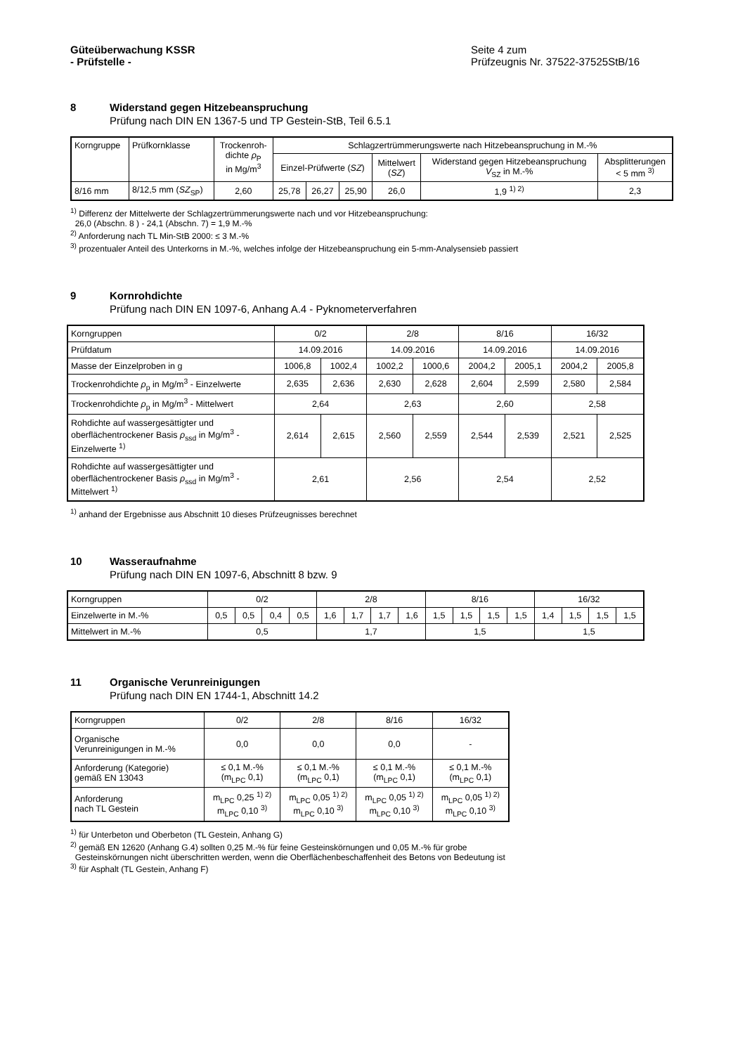Güteüberwachung KSSR
- Prüfstelle -
Seite 4 zum
Prüfzeugnis Nr. 37522-37525StB/16
8 Widerstand gegen Hitzebeanspruchung
Prüfung nach DIN EN 1367-5 und TP Gestein-StB, Teil 6.5.1
| Korngruppe | Prüfkornklasse | Trockenroh- dichte ρ<sub>P</sub> in Mg/m<sup>3</sup> | Schlagzertrümmerungswerte nach Hitzebeanspruchung in M.-% | | | | | |
| --- | --- | --- | --- | --- | --- | --- | --- | --- |
| | | | Einzel-Prüfwerte ( SZ ) | | | Mittelwert ( SZ ) | Widerstand gegen Hitzebeanspruchung V<sub>SZ</sub> in M.-% | Absplitterungen < 5 mm <sup>3)</sup> |
| 8/16 mm | 8/12,5 mm ( SZ<sub>SP</sub>) | 2,60 | 25,78 | 26,27 | 25,90 | 26,0 | 1,9 <sup>1) 2)</sup> | 2,3 |
<sup>1)</sup> Differenz der Mittelwerte der Schlagzertrümmerungswerte nach und vor Hitzebeanspruchung:
26,0 (Abschn. 8 ) - 24,1 (Abschn. 7) = 1,9 M.-%
<sup>2)</sup> Anforderung nach TL Min-StB 2000: ≤ 3 M.-%
<sup>3)</sup> prozentualer Anteil des Unterkorns in M.-%, welches infolge der Hitzebeanspruchung ein 5-mm-Analysensieb passiert
9 Kornrohdichte
Prüfung nach DIN EN 1097-6, Anhang A.4 - Pyknometerverfahren
| Korngruppen | 0/2 | | 2/8 | | 8/16 | | 16/32 | |
| Prüfdatum | 14.09.2016 | | 14.09.2016 | | 14.09.2016 | | 14.09.2016 | |
| Masse der Einzelproben in g | 1006,8 | 1002,4 | 1002,2 | 1000,6 | 2004,2 | 2005,1 | 2004,2 | 2005,8 |
| Trockenrohdichte ρ<sub>p</sub> in Mg/m<sup>3</sup> - Einzelwerte | 2,635 | 2,636 | 2,630 | 2,628 | 2,604 | 2,599 | 2,580 | 2,584 |
| Trockenrohdichte ρ<sub>p</sub> in Mg/m<sup>3</sup> - Mittelwert | 2,64 | | 2,63 | | 2,60 | | 2,58 | |
| Rohdichte auf wassergesättigter und oberflächentrockener Basis ρ<sub>ssd</sub> in Mg/m<sup>3</sup> - Einzelwerte <sup>1)</sup> | 2,614 | 2,615 | 2,560 | 2,559 | 2,544 | 2,539 | 2,521 | 2,525 |
| Rohdichte auf wassergesättigter und oberflächentrockener Basis ρ<sub>ssd</sub> in Mg/m<sup>3</sup> - Mittelwert <sup>1)</sup> | 2,61 | | 2,56 | | 2,54 | | 2,52 | |
<sup>1)</sup> anhand der Ergebnisse aus Abschnitt 10 dieses Prüfzeugnisses berechnet
10 Wasseraufnahme
Prüfung nach DIN EN 1097-6, Abschnitt 8 bzw. 9
| Korngruppen | 0/2 | | | | 2/8 | | | | 8/16 | | | | 16/32 | | | |
| Einzelwerte in M.-% | 0,5 | 0,5 | 0,4 | 0,5 | 1,6 | 1,7 | 1,7 | 1,6 | 1,5 | 1,5 | 1,5 | 1,5 | 1,4 | 1,5 | 1,5 | 1,5 |
| Mittelwert in M.-% | 0,5 | | | | 1,7 | | | | 1,5 | | | | 1,5 | | | |
11 Organische Verunreinigungen
Prüfung nach DIN EN 1744-1, Abschnitt 14.2
| Korngruppen | 0/2 | 2/8 | 8/16 | 16/32 |
| Organische Verunreinigungen in M.-% | 0,0 | 0,0 | 0,0 | - |
| Anforderung (Kategorie) gemäß EN 13043 | ≤ 0,1 M.-% (m<sub>LPC</sub> 0,1) | ≤ 0,1 M.-% (m<sub>LPC</sub> 0,1) | ≤ 0,1 M.-% (m<sub>LPC</sub> 0,1) | ≤ 0,1 M.-% (m<sub>LPC</sub> 0,1) |
| Anforderung nach TL Gestein | m<sub>LPC</sub> 0,25 <sup>1) 2)</sup> m<sub>LPC</sub> 0,10 <sup>3)</sup> | m<sub>LPC</sub> 0,05 <sup>1) 2)</sup> m<sub>LPC</sub> 0,10 <sup>3)</sup> | m<sub>LPC</sub> 0,05 <sup>1) 2)</sup> m<sub>LPC</sub> 0,10 <sup>3)</sup> | m<sub>LPC</sub> 0,05 <sup>1) 2)</sup> m<sub>LPC</sub> 0,10 <sup>3)</sup> |
<sup>1)</sup> für Unterbeton und Oberbeton (TL Gestein, Anhang G)
<sup>2)</sup> gemäß EN 12620 (Anhang G.4) sollten 0,25 M.-% für feine Gesteinskörnungen und 0,05 M.-% für grobe
Gesteinskörnungen nicht überschritten werden, wenn die Oberflächenbeschaffenheit des Betons von Bedeutung ist
<sup>3)</sup> für Asphalt (TL Gestein, Anhang F)